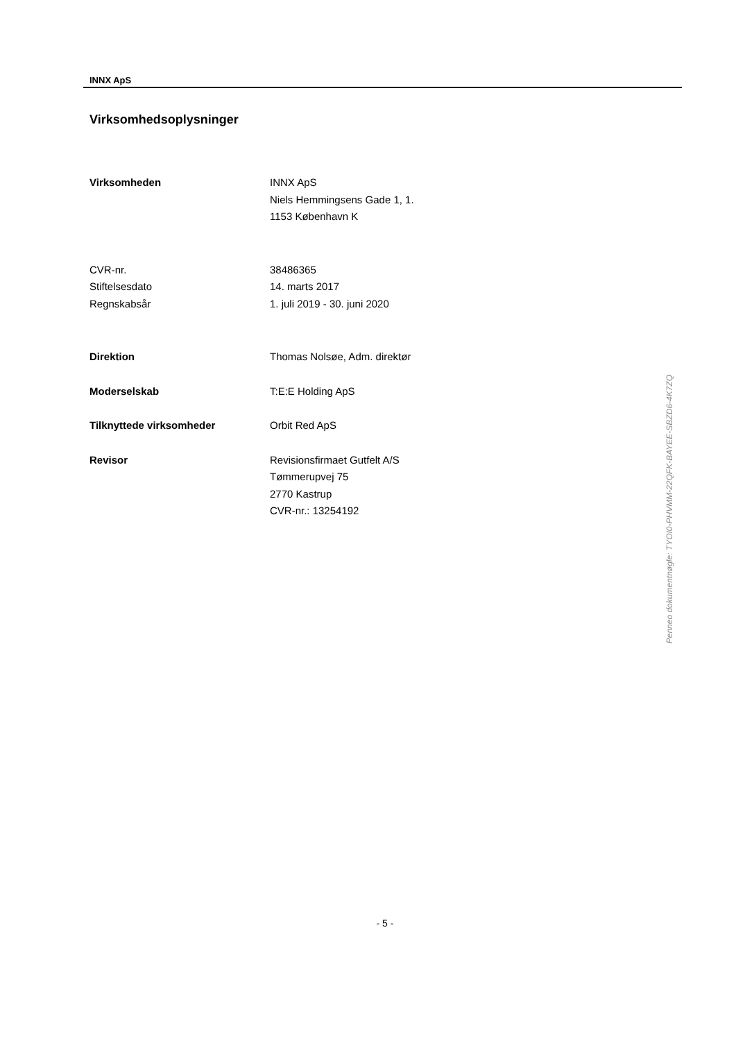INNX ApS
Virksomhedsoplysninger
| Virksomheden | INNX ApS Niels Hemmingsens Gade 1, 1. 1153 København K |
| CVR-nr. | 38486365 |
| Stiftelsesdato | 14. marts 2017 |
| Regnskabsår | 1. juli 2019 - 30. juni 2020 |
| Direktion | Thomas Nolsøe, Adm. direktør |
| Moderselskab | T:E:E Holding ApS |
| Tilknyttede virksomheder | Orbit Red ApS |
| Revisor | Revisionsfirmaet Gutfelt A/S Tømmerupvej 75 2770 Kastrup CVR-nr.: 13254192 |
- 5 -
Penneo dokumentnøgle: TYOI0-PHVMM-22QFK-BAYEE-SBZD6-4K7ZQ